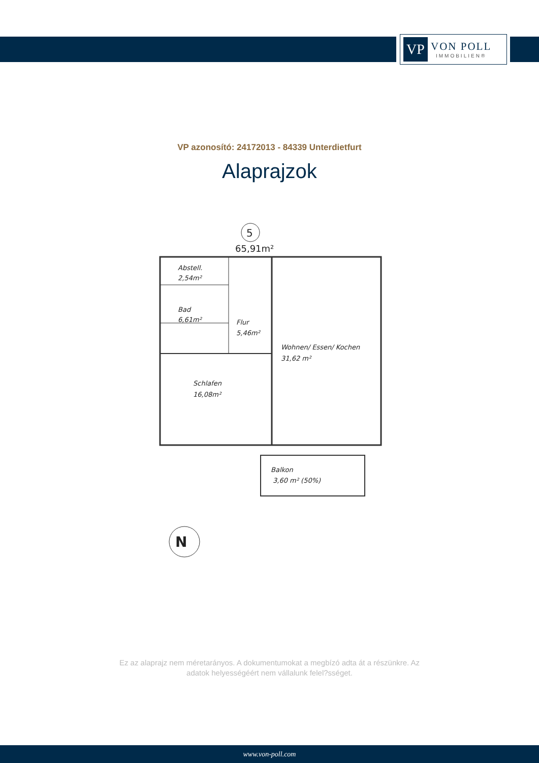VP
VON POLL
IMMOBILIEN®
VP azonosító: 24172013 - 84339 Unterdietfurt
Alaprajzok
5
65,91m²
Abstell.
2,54m²
Bad
6,61m²
Flur
5,46m²
Wohnen/ Essen/ Kochen
31,62 m²
Schlafen
16,08m²
Balkon
3,60 m² (50%)
N
Ez az alaprajz nem méretarányos. A dokumentumokat a megbízó adta át a részünkre. Az
adatok helyességéért nem vállalunk felel?sséget.
www.von-poll.com